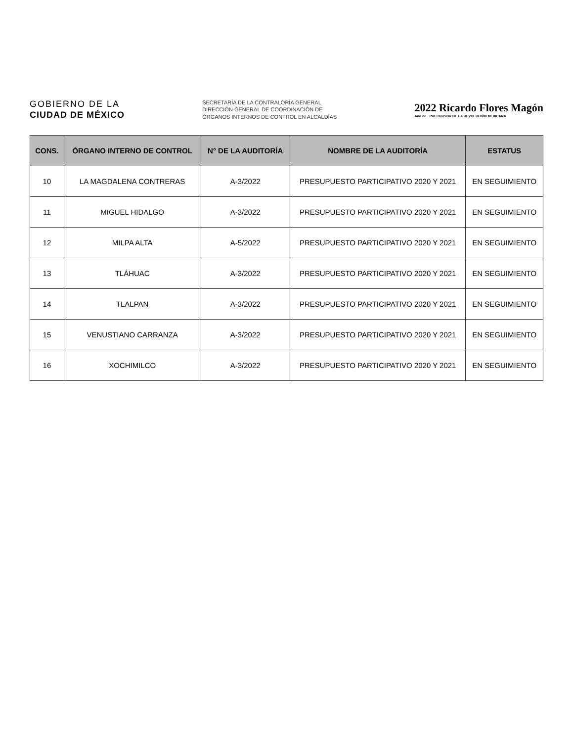GOBIERNO DE LA
CIUDAD DE MÉXICO
SECRETARÍA DE LA CONTRALORÍA GENERAL
DIRECCIÓN GENERAL DE COORDINACIÓN DE
ÓRGANOS INTERNOS DE CONTROL EN ALCALDÍAS
2022 Ricardo Flores Magón
Año de · PRECURSOR DE LA REVOLUCIÓN MEXICANA
| CONS. | ÓRGANO INTERNO DE CONTROL | N° DE LA AUDITORÍA | NOMBRE DE LA AUDITORÍA | ESTATUS |
| --- | --- | --- | --- | --- |
| 10 | LA MAGDALENA CONTRERAS | A-3/2022 | PRESUPUESTO PARTICIPATIVO 2020 Y 2021 | EN SEGUIMIENTO |
| 11 | MIGUEL HIDALGO | A-3/2022 | PRESUPUESTO PARTICIPATIVO 2020 Y 2021 | EN SEGUIMIENTO |
| 12 | MILPA ALTA | A-5/2022 | PRESUPUESTO PARTICIPATIVO 2020 Y 2021 | EN SEGUIMIENTO |
| 13 | TLÁHUAC | A-3/2022 | PRESUPUESTO PARTICIPATIVO 2020 Y 2021 | EN SEGUIMIENTO |
| 14 | TLALPAN | A-3/2022 | PRESUPUESTO PARTICIPATIVO 2020 Y 2021 | EN SEGUIMIENTO |
| 15 | VENUSTIANO CARRANZA | A-3/2022 | PRESUPUESTO PARTICIPATIVO 2020 Y 2021 | EN SEGUIMIENTO |
| 16 | XOCHIMILCO | A-3/2022 | PRESUPUESTO PARTICIPATIVO 2020 Y 2021 | EN SEGUIMIENTO |